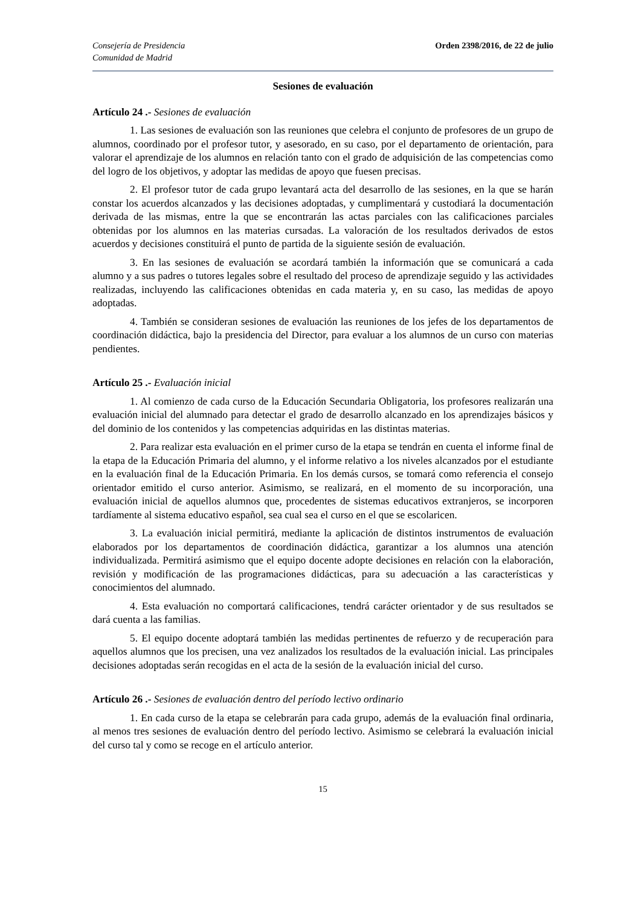Consejería de Presidencia
Comunidad de Madrid
Orden 2398/2016, de 22 de julio
Sesiones de evaluación
Artículo 24 .- Sesiones de evaluación
1. Las sesiones de evaluación son las reuniones que celebra el conjunto de profesores de un grupo de alumnos, coordinado por el profesor tutor, y asesorado, en su caso, por el departamento de orientación, para valorar el aprendizaje de los alumnos en relación tanto con el grado de adquisición de las competencias como del logro de los objetivos, y adoptar las medidas de apoyo que fuesen precisas.
2. El profesor tutor de cada grupo levantará acta del desarrollo de las sesiones, en la que se harán constar los acuerdos alcanzados y las decisiones adoptadas, y cumplimentará y custodiará la documentación derivada de las mismas, entre la que se encontrarán las actas parciales con las calificaciones parciales obtenidas por los alumnos en las materias cursadas. La valoración de los resultados derivados de estos acuerdos y decisiones constituirá el punto de partida de la siguiente sesión de evaluación.
3. En las sesiones de evaluación se acordará también la información que se comunicará a cada alumno y a sus padres o tutores legales sobre el resultado del proceso de aprendizaje seguido y las actividades realizadas, incluyendo las calificaciones obtenidas en cada materia y, en su caso, las medidas de apoyo adoptadas.
4. También se consideran sesiones de evaluación las reuniones de los jefes de los departamentos de coordinación didáctica, bajo la presidencia del Director, para evaluar a los alumnos de un curso con materias pendientes.
Artículo 25 .- Evaluación inicial
1. Al comienzo de cada curso de la Educación Secundaria Obligatoria, los profesores realizarán una evaluación inicial del alumnado para detectar el grado de desarrollo alcanzado en los aprendizajes básicos y del dominio de los contenidos y las competencias adquiridas en las distintas materias.
2. Para realizar esta evaluación en el primer curso de la etapa se tendrán en cuenta el informe final de la etapa de la Educación Primaria del alumno, y el informe relativo a los niveles alcanzados por el estudiante en la evaluación final de la Educación Primaria. En los demás cursos, se tomará como referencia el consejo orientador emitido el curso anterior. Asimismo, se realizará, en el momento de su incorporación, una evaluación inicial de aquellos alumnos que, procedentes de sistemas educativos extranjeros, se incorporen tardíamente al sistema educativo español, sea cual sea el curso en el que se escolaricen.
3. La evaluación inicial permitirá, mediante la aplicación de distintos instrumentos de evaluación elaborados por los departamentos de coordinación didáctica, garantizar a los alumnos una atención individualizada. Permitirá asimismo que el equipo docente adopte decisiones en relación con la elaboración, revisión y modificación de las programaciones didácticas, para su adecuación a las características y conocimientos del alumnado.
4. Esta evaluación no comportará calificaciones, tendrá carácter orientador y de sus resultados se dará cuenta a las familias.
5. El equipo docente adoptará también las medidas pertinentes de refuerzo y de recuperación para aquellos alumnos que los precisen, una vez analizados los resultados de la evaluación inicial. Las principales decisiones adoptadas serán recogidas en el acta de la sesión de la evaluación inicial del curso.
Artículo 26 .- Sesiones de evaluación dentro del período lectivo ordinario
1. En cada curso de la etapa se celebrarán para cada grupo, además de la evaluación final ordinaria, al menos tres sesiones de evaluación dentro del período lectivo. Asimismo se celebrará la evaluación inicial del curso tal y como se recoge en el artículo anterior.
15